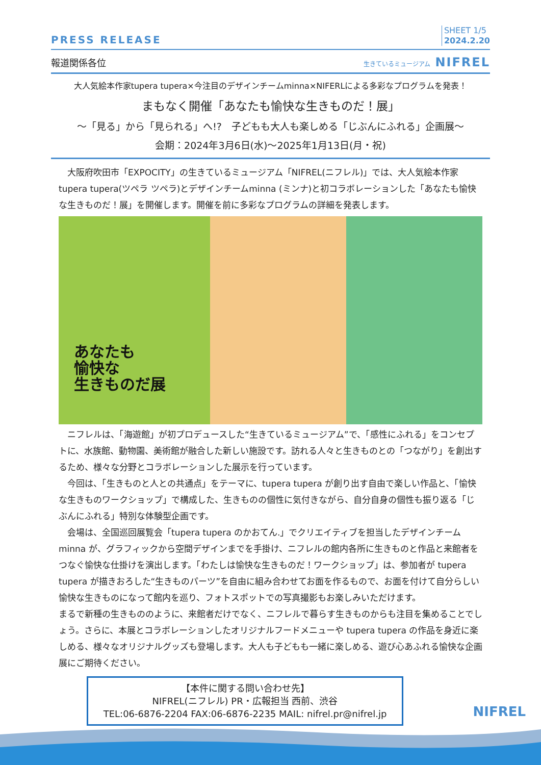PRESS RELEASE
SHEET 1/5
2024.2.20
報道関係各位
生きているミュージアム NIFREL
大人気絵本作家tupera tupera×今注目のデザインチームminna×NIFERLによる多彩なプログラムを発表！
まもなく開催「あなたも愉快な生きものだ！展」
～「見る」から「見られる」へ!?　子どもも大人も楽しめる「じぶんにふれる」企画展～
会期：2024年3月6日(水)～2025年1月13日(月・祝)
大阪府吹田市「EXPOCITY」の生きているミュージアム「NIFREL(ニフレル)」では、大人気絵本作家tupera tupera(ツペラ ツペラ)とデザインチームminna (ミンナ)と初コラボレーションした「あなたも愉快な生きものだ！展」を開催します。開催を前に多彩なプログラムの詳細を発表します。
あなたも
愉快な
生きものだ展
ニフレルは、「海遊館」が初プロデュースした“生きているミュージアム”で、「感性にふれる」をコンセプトに、水族館、動物園、美術館が融合した新しい施設です。訪れる人々と生きものとの「つながり」を創出するため、様々な分野とコラボレーションした展示を行っています。
今回は、「生きものと人との共通点」をテーマに、tupera tupera が創り出す自由で楽しい作品と、「愉快な生きものワークショップ」で構成した、生きものの個性に気付きながら、自分自身の個性も振り返る「じぶんにふれる」特別な体験型企画です。
会場は、全国巡回展覧会「tupera tupera のかおてん.」でクリエイティブを担当したデザインチームminna が、グラフィックから空間デザインまでを手掛け、ニフレルの館内各所に生きものと作品と来館者をつなぐ愉快な仕掛けを演出します。「わたしは愉快な生きものだ！ワークショップ」は、参加者が tupera tupera が描きおろした“生きものパーツ”を自由に組み合わせてお面を作るもので、お面を付けて自分らしい愉快な生きものになって館内を巡り、フォトスポットでの写真撮影もお楽しみいただけます。
まるで新種の生きもののように、来館者だけでなく、ニフレルで暮らす生きものからも注目を集めることでしょう。さらに、本展とコラボレーションしたオリジナルフードメニューや tupera tupera の作品を身近に楽しめる、様々なオリジナルグッズも登場します。大人も子どもも一緒に楽しめる、遊び心あふれる愉快な企画展にご期待ください。
【本件に関する問い合わせ先】
NIFREL(ニフレル) PR・広報担当 西前、渋谷
TEL:06-6876-2204 FAX:06-6876-2235 MAIL: nifrel.pr@nifrel.jp
NIFREL